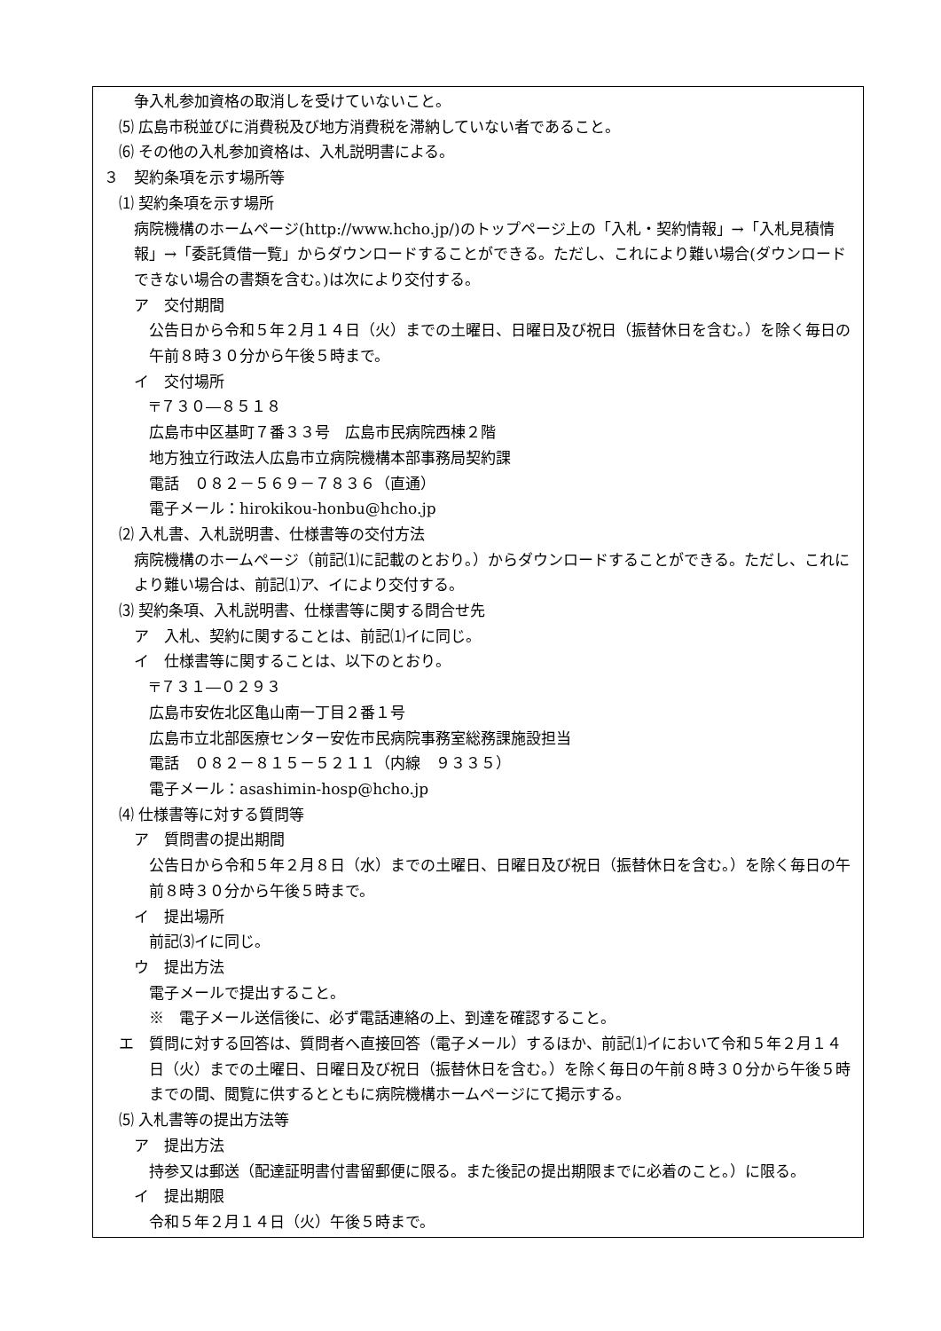争入札参加資格の取消しを受けていないこと。
⑸ 広島市税並びに消費税及び地方消費税を滞納していない者であること。
⑹ その他の入札参加資格は、入札説明書による。
３　契約条項を示す場所等
⑴ 契約条項を示す場所
　病院機構のホームページ(http://www.hcho.jp/)のトップページ上の「入札・契約情報」→「入札見積情報」→「委託賃借一覧」からダウンロードすることができる。ただし、これにより難い場合(ダウンロードできない場合の書類を含む。)は次により交付する。
ア　交付期間
　公告日から令和５年２月１４日（火）までの土曜日、日曜日及び祝日（振替休日を含む。）を除く毎日の午前８時３０分から午後５時まで。
イ　交付場所
〒７３０―８５１８
広島市中区基町７番３３号　広島市民病院西棟２階
地方独立行政法人広島市立病院機構本部事務局契約課
電話　０８２－５６９－７８３６（直通）
電子メール：hirokikou-honbu@hcho.jp
⑵ 入札書、入札説明書、仕様書等の交付方法
　病院機構のホームページ（前記⑴に記載のとおり。）からダウンロードすることができる。ただし、これにより難い場合は、前記⑴ア、イにより交付する。
⑶ 契約条項、入札説明書、仕様書等に関する問合せ先
ア　入札、契約に関することは、前記⑴イに同じ。
イ　仕様書等に関することは、以下のとおり。
〒７３１―０２９３
広島市安佐北区亀山南一丁目２番１号
広島市立北部医療センター安佐市民病院事務室総務課施設担当
電話　０８２－８１５－５２１１（内線　９３３５）
電子メール：asashimin-hosp@hcho.jp
⑷ 仕様書等に対する質問等
ア　質問書の提出期間
　公告日から令和５年２月８日（水）までの土曜日、日曜日及び祝日（振替休日を含む。）を除く毎日の午前８時３０分から午後５時まで。
イ　提出場所
前記⑶イに同じ。
ウ　提出方法
電子メールで提出すること。
※　電子メール送信後に、必ず電話連絡の上、到達を確認すること。
エ　質問に対する回答は、質問者へ直接回答（電子メール）するほか、前記⑴イにおいて令和５年２月１４日（火）までの土曜日、日曜日及び祝日（振替休日を含む。）を除く毎日の午前８時３０分から午後５時までの間、閲覧に供するとともに病院機構ホームページにて掲示する。
⑸ 入札書等の提出方法等
ア　提出方法
　持参又は郵送（配達証明書付書留郵便に限る。また後記の提出期限までに必着のこと。）に限る。
イ　提出期限
令和５年２月１４日（火）午後５時まで。